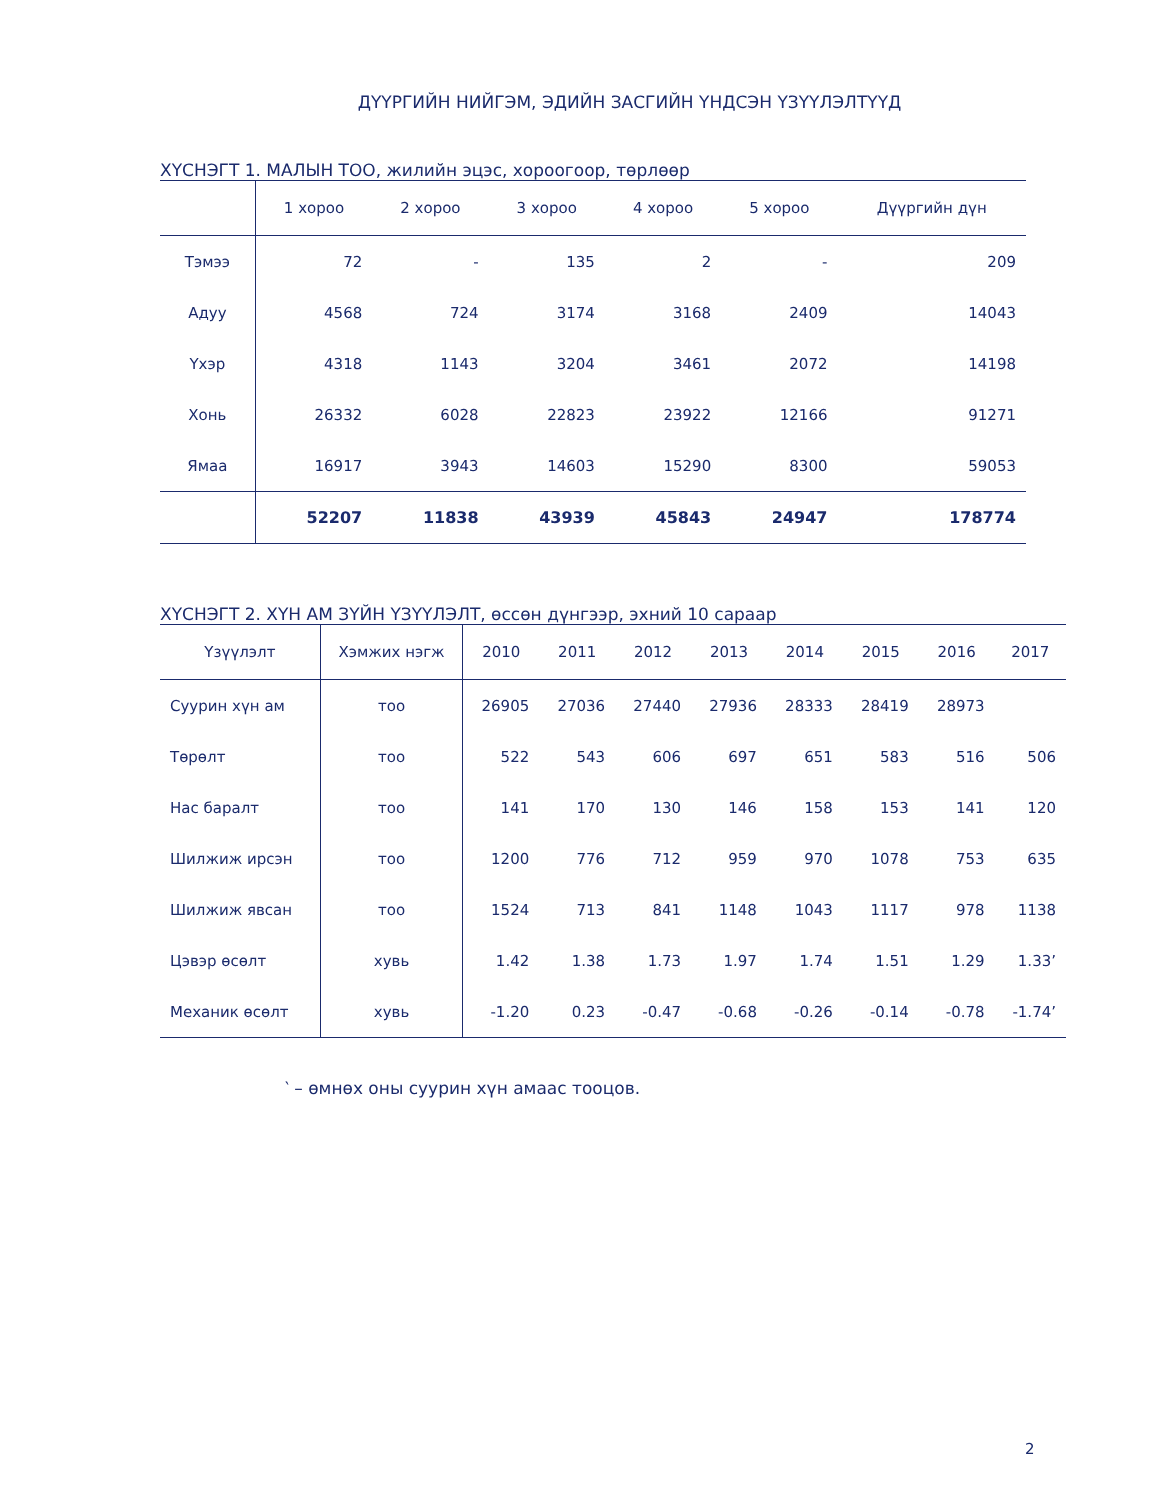ДҮҮРГИЙН НИЙГЭМ, ЭДИЙН ЗАСГИЙН ҮНДСЭН ҮЗҮҮЛЭЛТҮҮД
ХҮСНЭГТ 1. МАЛЫН ТОО, жилийн эцэс, хороогоор, төрлөөр
| | 1 хороо | 2 хороо | 3 хороо | 4 хороо | 5 хороо | Дүүргийн дүн |
| --- | --- | --- | --- | --- | --- | --- |
| Тэмээ | 72 | - | 135 | 2 | - | 209 |
| Адуу | 4568 | 724 | 3174 | 3168 | 2409 | 14043 |
| Үхэр | 4318 | 1143 | 3204 | 3461 | 2072 | 14198 |
| Хонь | 26332 | 6028 | 22823 | 23922 | 12166 | 91271 |
| Ямаа | 16917 | 3943 | 14603 | 15290 | 8300 | 59053 |
| | 52207 | 11838 | 43939 | 45843 | 24947 | 178774 |
ХҮСНЭГТ 2. ХҮН АМ ЗҮЙН ҮЗҮҮЛЭЛТ, өссөн дүнгээр, эхний 10 сараар
| Үзүүлэлт | Хэмжих нэгж | 2010 | 2011 | 2012 | 2013 | 2014 | 2015 | 2016 | 2017 |
| --- | --- | --- | --- | --- | --- | --- | --- | --- | --- |
| Суурин хүн ам | тоо | 26905 | 27036 | 27440 | 27936 | 28333 | 28419 | 28973 | |
| Төрөлт | тоо | 522 | 543 | 606 | 697 | 651 | 583 | 516 | 506 |
| Нас баралт | тоо | 141 | 170 | 130 | 146 | 158 | 153 | 141 | 120 |
| Шилжиж ирсэн | тоо | 1200 | 776 | 712 | 959 | 970 | 1078 | 753 | 635 |
| Шилжиж явсан | тоо | 1524 | 713 | 841 | 1148 | 1043 | 1117 | 978 | 1138 |
| Цэвэр өсөлт | хувь | 1.42 | 1.38 | 1.73 | 1.97 | 1.74 | 1.51 | 1.29 | 1.33’ |
| Механик өсөлт | хувь | -1.20 | 0.23 | -0.47 | -0.68 | -0.26 | -0.14 | -0.78 | -1.74’ |
‵ – өмнөх оны суурин хүн амаас тооцов.
2